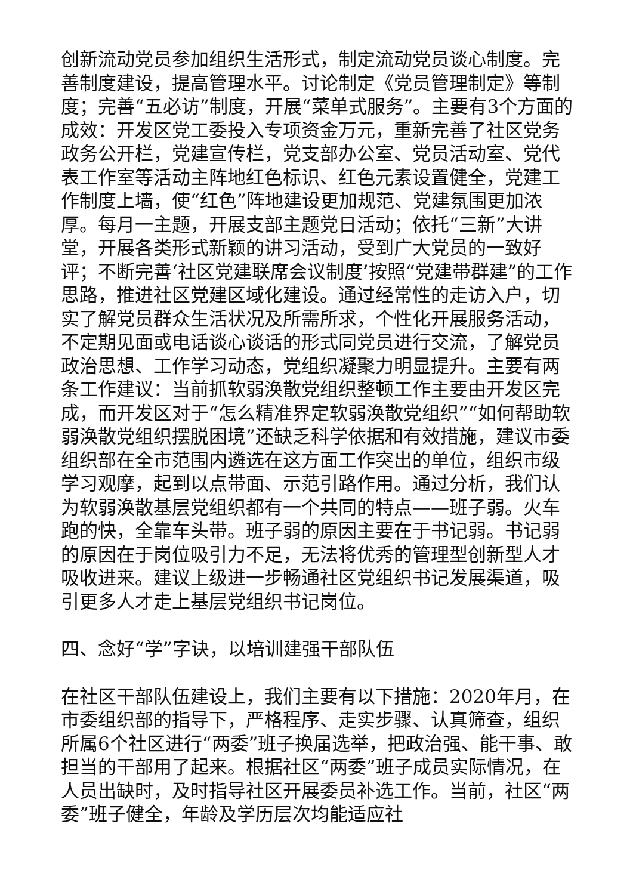创新流动党员参加组织生活形式，制定流动党员谈心制度。完善制度建设，提高管理水平。讨论制定《党员管理制定》等制度；完善“五必访”制度，开展“菜单式服务”。主要有3个方面的成效：开发区党工委投入专项资金万元，重新完善了社区党务政务公开栏，党建宣传栏，党支部办公室、党员活动室、党代表工作室等活动主阵地红色标识、红色元素设置健全，党建工作制度上墙，使“红色”阵地建设更加规范、党建氛围更加浓厚。每月一主题，开展支部主题党日活动；依托“三新”大讲堂，开展各类形式新颖的讲习活动，受到广大党员的一致好评；不断完善‘社区党建联席会议制度’按照“党建带群建”的工作思路，推进社区党建区域化建设。通过经常性的走访入户，切实了解党员群众生活状况及所需所求，个性化开展服务活动，不定期见面或电话谈心谈话的形式同党员进行交流，了解党员政治思想、工作学习动态，党组织凝聚力明显提升。主要有两条工作建议：当前抓软弱涣散党组织整顿工作主要由开发区完成，而开发区对于“怎么精准界定软弱涣散党组织”“如何帮助软弱涣散党组织摆脱困境”还缺乏科学依据和有效措施，建议市委组织部在全市范围内遴选在这方面工作突出的单位，组织市级学习观摩，起到以点带面、示范引路作用。通过分析，我们认为软弱涣散基层党组织都有一个共同的特点——班子弱。火车跑的快，全靠车头带。班子弱的原因主要在于书记弱。书记弱的原因在于岗位吸引力不足，无法将优秀的管理型创新型人才吸收进来。建议上级进一步畅通社区党组织书记发展渠道，吸引更多人才走上基层党组织书记岗位。
四、念好“学”字诀，以培训建强干部队伍
在社区干部队伍建设上，我们主要有以下措施：2020年月，在市委组织部的指导下，严格程序、走实步骤、认真筛查，组织所属6个社区进行“两委”班子换届选举，把政治强、能干事、敢担当的干部用了起来。根据社区“两委”班子成员实际情况，在人员出缺时，及时指导社区开展委员补选工作。当前，社区“两委”班子健全，年龄及学历层次均能适应社